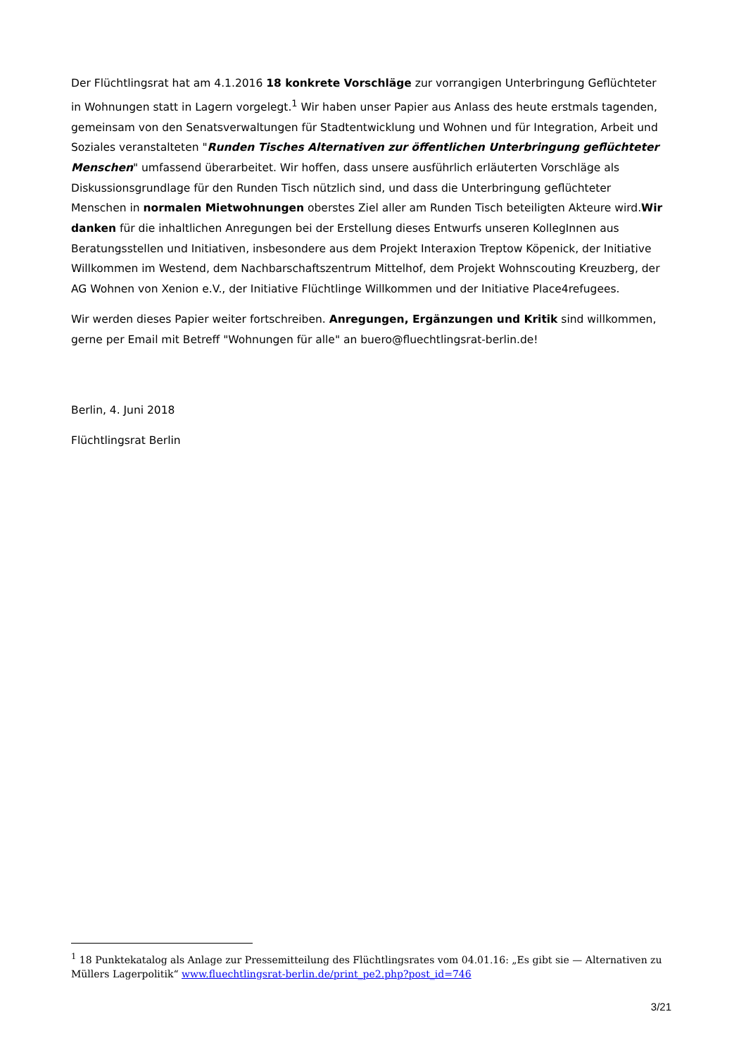Der Flüchtlingsrat hat am 4.1.2016 18 konkrete Vorschläge zur vorrangigen Unterbringung Geflüchteter in Wohnungen statt in Lagern vorgelegt.<sup>1</sup> Wir haben unser Papier aus Anlass des heute erstmals tagenden, gemeinsam von den Senatsverwaltungen für Stadtentwicklung und Wohnen und für Integration, Arbeit und Soziales veranstalteten "Runden Tisches Alternativen zur öffentlichen Unterbringung geflüchteter Menschen" umfassend überarbeitet. Wir hoffen, dass unsere ausführlich erläuterten Vorschläge als Diskussionsgrundlage für den Runden Tisch nützlich sind, und dass die Unterbringung geflüchteter Menschen in normalen Mietwohnungen oberstes Ziel aller am Runden Tisch beteiligten Akteure wird.Wir danken für die inhaltlichen Anregungen bei der Erstellung dieses Entwurfs unseren KollegInnen aus Beratungsstellen und Initiativen, insbesondere aus dem Projekt Interaxion Treptow Köpenick, der Initiative Willkommen im Westend, dem Nachbarschaftszentrum Mittelhof, dem Projekt Wohnscouting Kreuzberg, der AG Wohnen von Xenion e.V., der Initiative Flüchtlinge Willkommen und der Initiative Place4refugees.
Wir werden dieses Papier weiter fortschreiben. Anregungen, Ergänzungen und Kritik sind willkommen, gerne per Email mit Betreff "Wohnungen für alle" an buero@fluechtlingsrat-berlin.de!
Berlin, 4. Juni 2018
Flüchtlingsrat Berlin
<sup>1</sup> 18 Punktekatalog als Anlage zur Pressemitteilung des Flüchtlingsrates vom 04.01.16: „Es gibt sie — Alternativen zu Müllers Lagerpolitik“ www.fluechtlingsrat-berlin.de/print_pe2.php?post_id=746
3/21